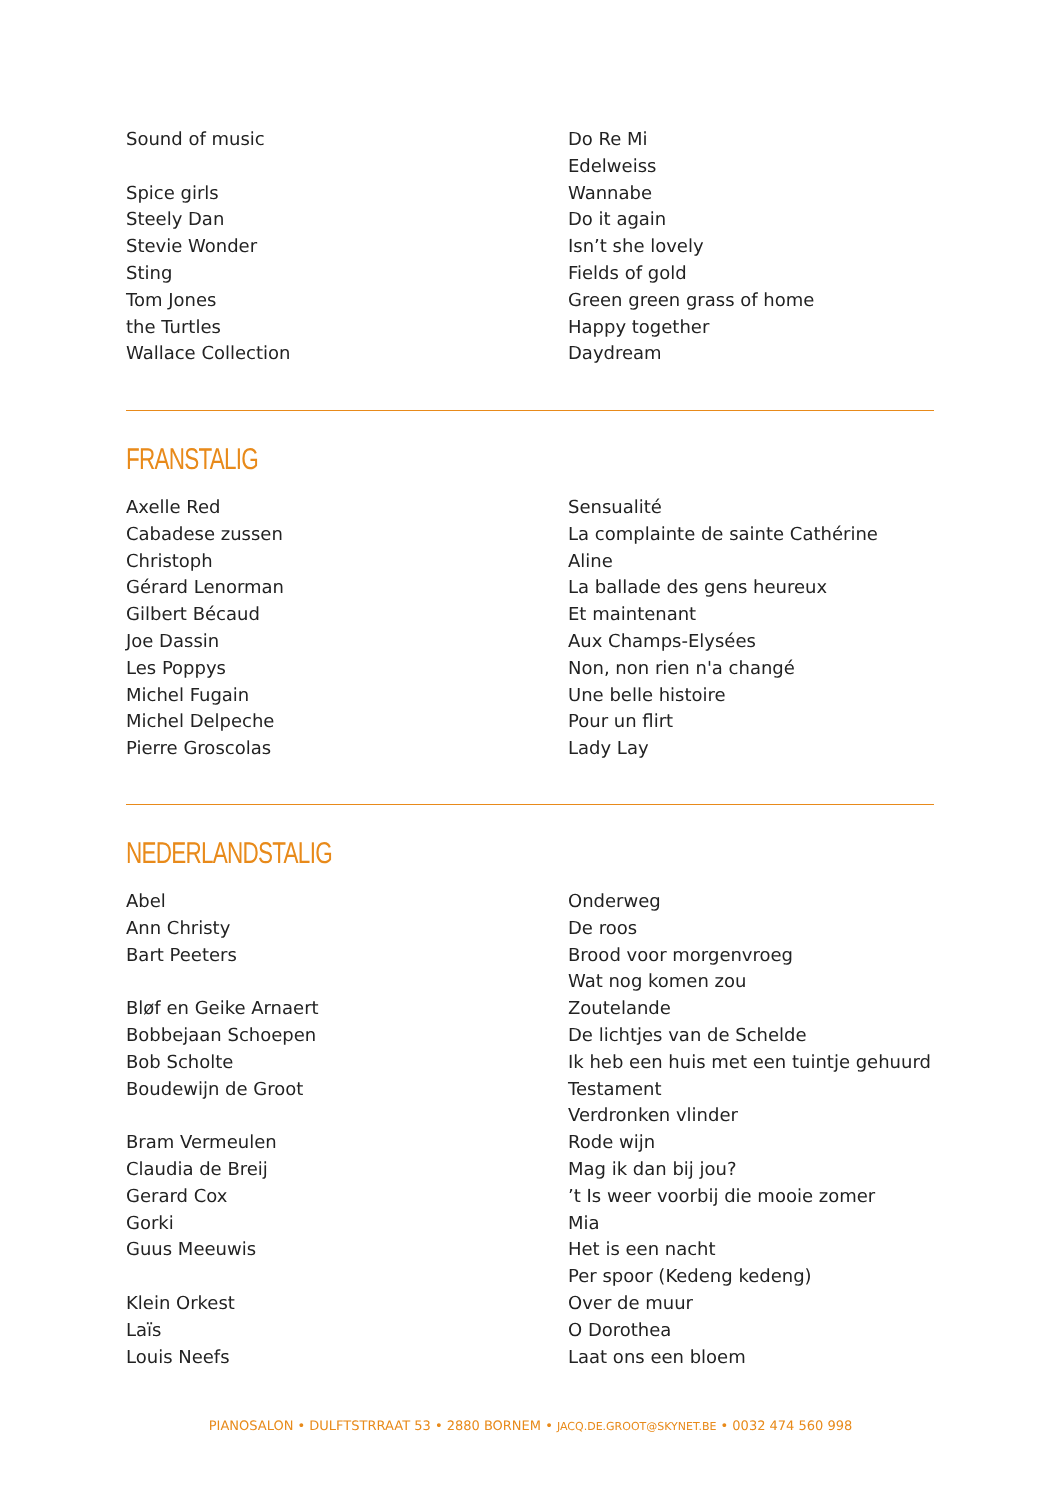Sound of music
Spice girls
Steely Dan
Stevie Wonder
Sting
Tom Jones
the Turtles
Wallace Collection
Do Re Mi
Edelweiss
Wannabe
Do it again
Isn’t she lovely
Fields of gold
Green green grass of home
Happy together
Daydream
FRANSTALIG
Axelle Red
Cabadese zussen
Christoph
Gérard Lenorman
Gilbert Bécaud
Joe Dassin
Les Poppys
Michel Fugain
Michel Delpeche
Pierre Groscolas
Sensualité
La complainte de sainte Cathérine
Aline
La ballade des gens heureux
Et maintenant
Aux Champs-Elysées
Non, non rien n'a changé
Une belle histoire
Pour un flirt
Lady Lay
NEDERLANDSTALIG
Abel
Ann Christy
Bart Peeters
Bløf en Geike Arnaert
Bobbejaan Schoepen
Bob Scholte
Boudewijn de Groot
Bram Vermeulen
Claudia de Breij
Gerard Cox
Gorki
Guus Meeuwis
Klein Orkest
Laïs
Louis Neefs
Onderweg
De roos
Brood voor morgenvroeg
Wat nog komen zou
Zoutelande
De lichtjes van de Schelde
Ik heb een huis met een tuintje gehuurd
Testament
Verdronken vlinder
Rode wijn
Mag ik dan bij jou?
’t Is weer voorbij die mooie zomer
Mia
Het is een nacht
Per spoor (Kedeng kedeng)
Over de muur
O Dorothea
Laat ons een bloem
PIANOSALON • DULFTSTRRAAT 53 • 2880 BORNEM • JACQ.DE.GROOT@SKYNET.BE • 0032 474 560 998